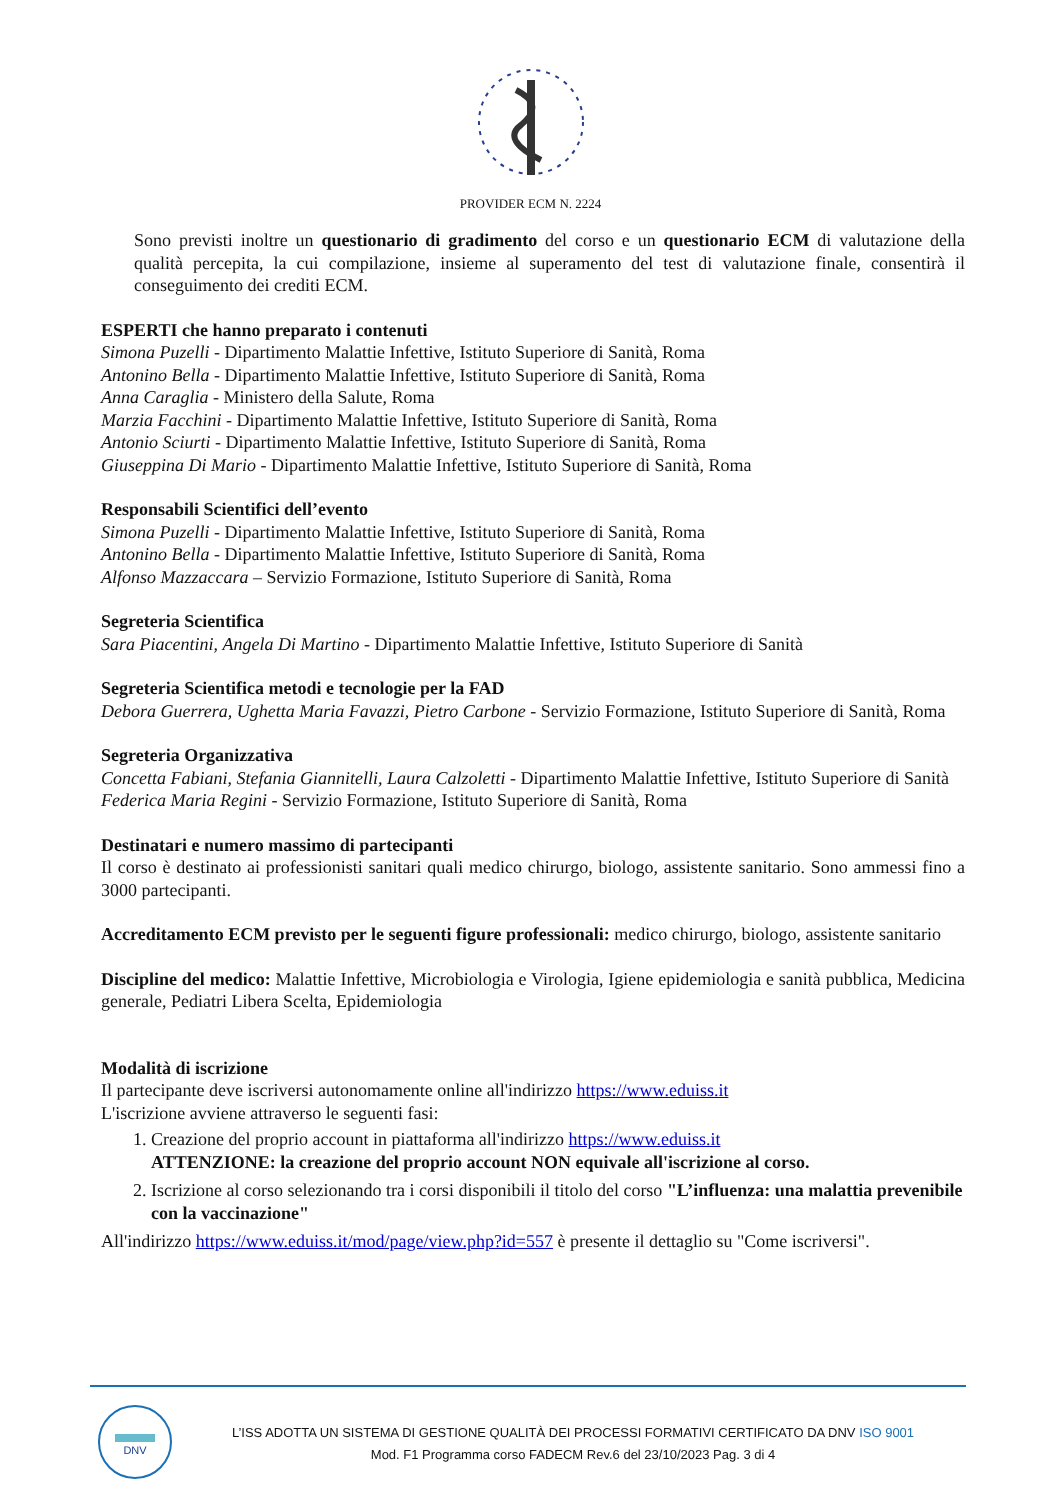PROVIDER ECM N. 2224
Sono previsti inoltre un questionario di gradimento del corso e un questionario ECM di valutazione della qualità percepita, la cui compilazione, insieme al superamento del test di valutazione finale, consentirà il conseguimento dei crediti ECM.
ESPERTI che hanno preparato i contenuti
Simona Puzelli - Dipartimento Malattie Infettive, Istituto Superiore di Sanità, Roma
Antonino Bella - Dipartimento Malattie Infettive, Istituto Superiore di Sanità, Roma
Anna Caraglia - Ministero della Salute, Roma
Marzia Facchini - Dipartimento Malattie Infettive, Istituto Superiore di Sanità, Roma
Antonio Sciurti - Dipartimento Malattie Infettive, Istituto Superiore di Sanità, Roma
Giuseppina Di Mario - Dipartimento Malattie Infettive, Istituto Superiore di Sanità, Roma
Responsabili Scientifici dell’evento
Simona Puzelli - Dipartimento Malattie Infettive, Istituto Superiore di Sanità, Roma
Antonino Bella - Dipartimento Malattie Infettive, Istituto Superiore di Sanità, Roma
Alfonso Mazzaccara – Servizio Formazione, Istituto Superiore di Sanità, Roma
Segreteria Scientifica
Sara Piacentini, Angela Di Martino - Dipartimento Malattie Infettive, Istituto Superiore di Sanità
Segreteria Scientifica metodi e tecnologie per la FAD
Debora Guerrera, Ughetta Maria Favazzi, Pietro Carbone - Servizio Formazione, Istituto Superiore di Sanità, Roma
Segreteria Organizzativa
Concetta Fabiani, Stefania Giannitelli, Laura Calzoletti - Dipartimento Malattie Infettive, Istituto Superiore di Sanità
Federica Maria Regini - Servizio Formazione, Istituto Superiore di Sanità, Roma
Destinatari e numero massimo di partecipanti
Il corso è destinato ai professionisti sanitari quali medico chirurgo, biologo, assistente sanitario. Sono ammessi fino a 3000 partecipanti.
Accreditamento ECM previsto per le seguenti figure professionali: medico chirurgo, biologo, assistente sanitario
Discipline del medico: Malattie Infettive, Microbiologia e Virologia, Igiene epidemiologia e sanità pubblica, Medicina generale, Pediatri Libera Scelta, Epidemiologia
Modalità di iscrizione
Il partecipante deve iscriversi autonomamente online all'indirizzo https://www.eduiss.it
L'iscrizione avviene attraverso le seguenti fasi:
1. Creazione del proprio account in piattaforma all'indirizzo https://www.eduiss.it
ATTENZIONE: la creazione del proprio account NON equivale all'iscrizione al corso.
2. Iscrizione al corso selezionando tra i corsi disponibili il titolo del corso "L’influenza: una malattia prevenibile con la vaccinazione"
All'indirizzo https://www.eduiss.it/mod/page/view.php?id=557 è presente il dettaglio su "Come iscriversi".
DNV
L’ISS ADOTTA UN SISTEMA DI GESTIONE QUALITÀ DEI PROCESSI FORMATIVI CERTIFICATO DA DNV ISO 9001
Mod. F1 Programma corso FADECM Rev.6 del 23/10/2023 Pag. 3 di 4